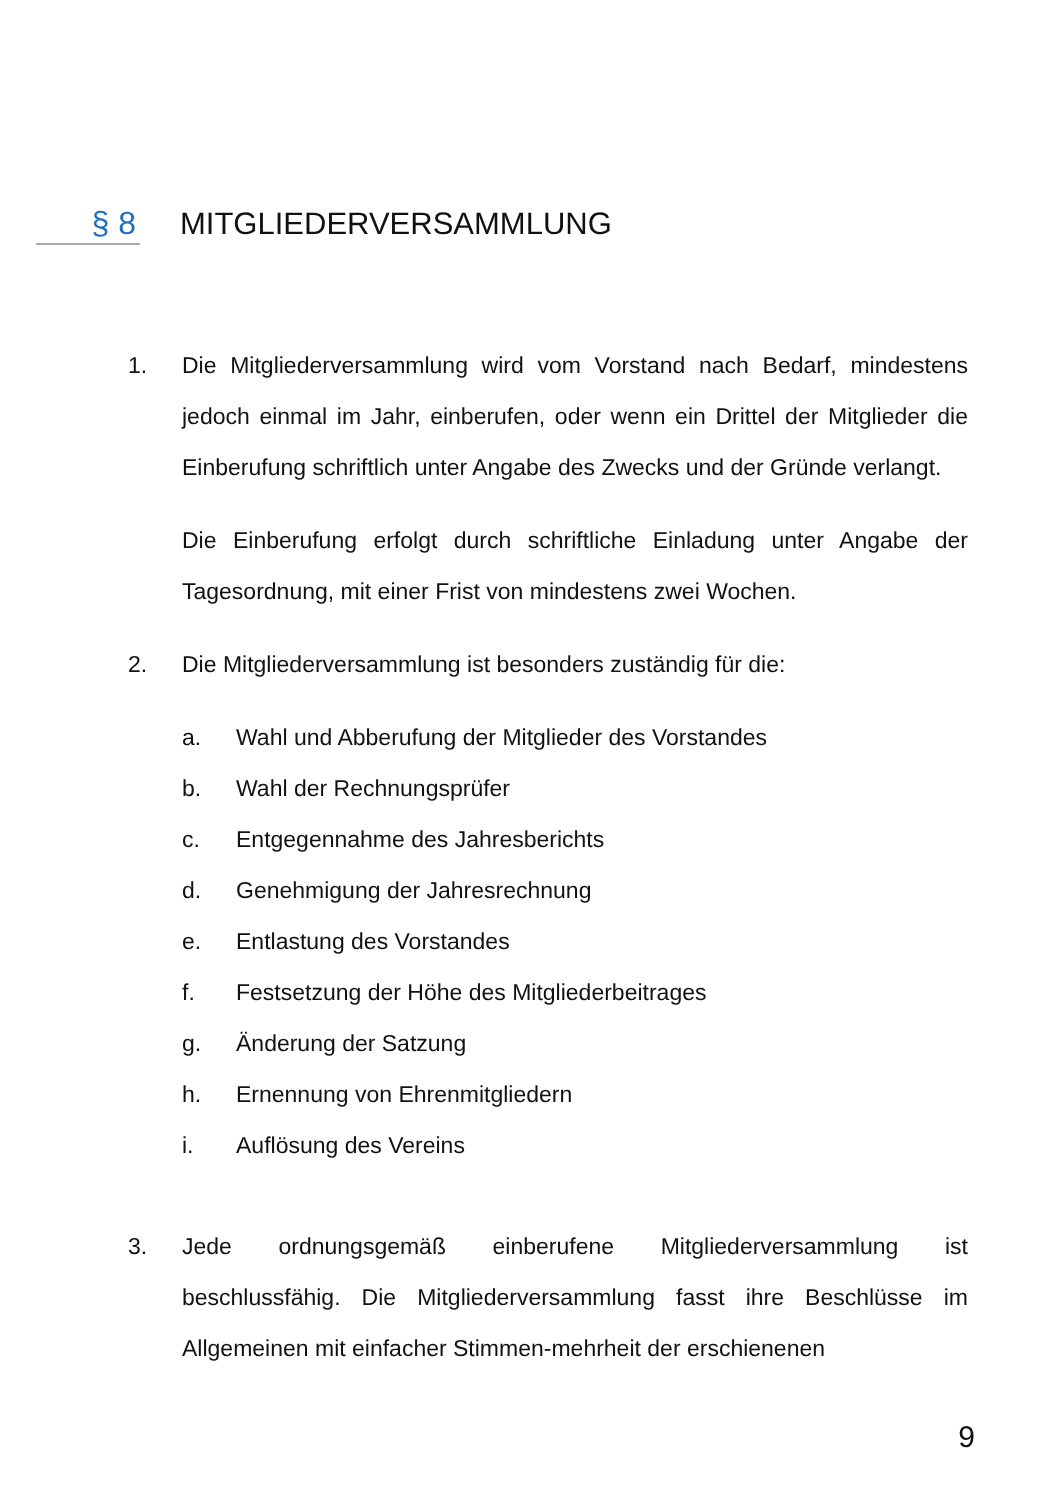§ 8 MITGLIEDERVERSAMMLUNG
1. Die Mitgliederversammlung wird vom Vorstand nach Bedarf, mindestens jedoch einmal im Jahr, einberufen, oder wenn ein Drittel der Mitglieder die Einberufung schriftlich unter Angabe des Zwecks und der Gründe verlangt.
Die Einberufung erfolgt durch schriftliche Einladung unter Angabe der Tagesordnung, mit einer Frist von mindestens zwei Wochen.
2. Die Mitgliederversammlung ist besonders zuständig für die:
a. Wahl und Abberufung der Mitglieder des Vorstandes
b. Wahl der Rechnungsprüfer
c. Entgegennahme des Jahresberichts
d. Genehmigung der Jahresrechnung
e. Entlastung des Vorstandes
f. Festsetzung der Höhe des Mitgliederbeitrages
g. Änderung der Satzung
h. Ernennung von Ehrenmitgliedern
i. Auflösung des Vereins
3. Jede ordnungsgemäß einberufene Mitgliederversammlung ist beschlussfähig. Die Mitgliederversammlung fasst ihre Beschlüsse im Allgemeinen mit einfacher Stimmen-mehrheit der erschienenen
9